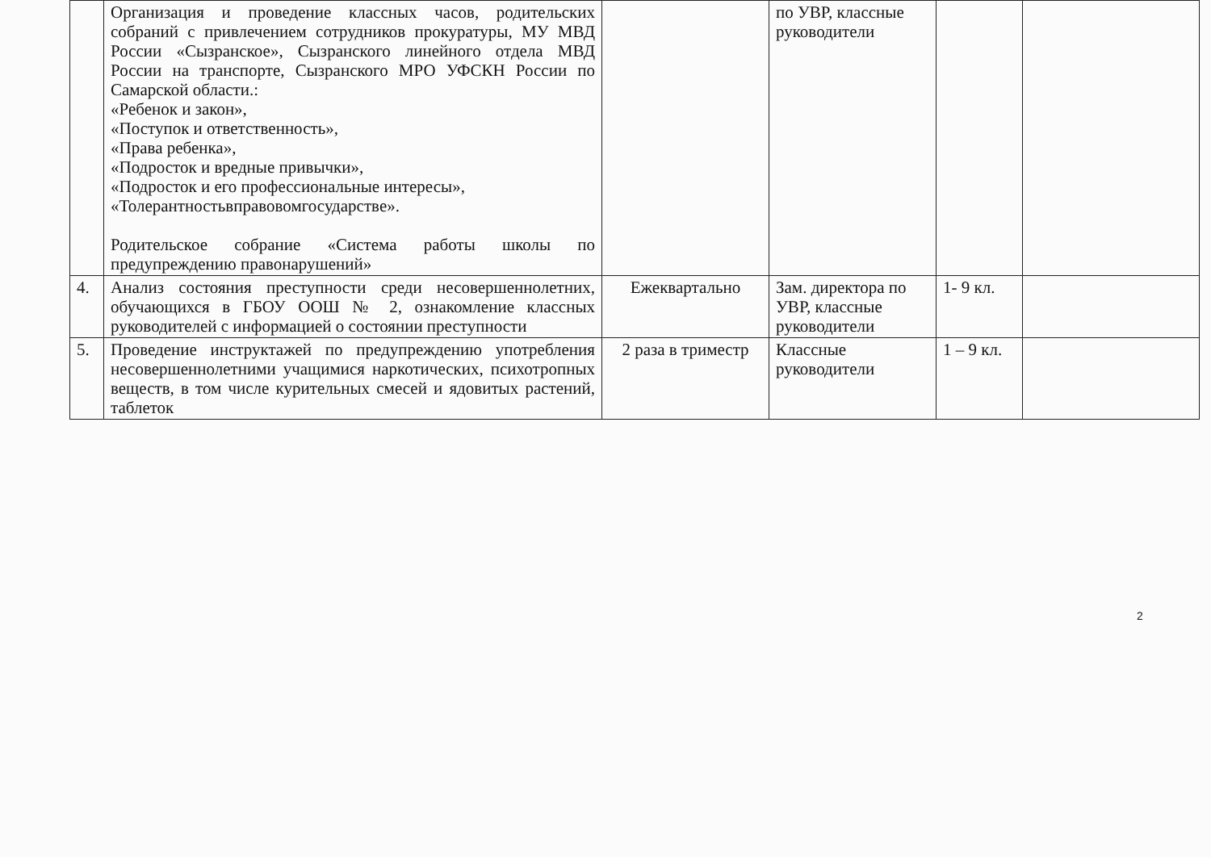| | Организация и проведение классных часов, родительских собраний с привлечением сотрудников прокуратуры, МУ МВД России «Сызранское», Сызранского линейного отдела МВД России на транспорте, Сызранского МРО УФСКН России по Самарской области.: «Ребенок и закон», «Поступок и ответственность», «Права ребенка», «Подросток и вредные привычки», «Подросток и его профессиональные интересы», «Толерантностьвправовомгосударстве». Родительское собрание «Система работы школы по предупреждению правонарушений» | | по УВР, классные руководители | | |
| 4. | Анализ состояния преступности среди несовершеннолетних, обучающихся в ГБОУ ООШ № 2, ознакомление классных руководителей с информацией о состоянии преступности | Ежеквартально | Зам. директора по УВР, классные руководители | 1- 9 кл. | |
| 5. | Проведение инструктажей по предупреждению употребления несовершеннолетними учащимися наркотических, психотропных веществ, в том числе курительных смесей и ядовитых растений, таблеток | 2 раза в триместр | Классные руководители | 1 – 9 кл. | |
2